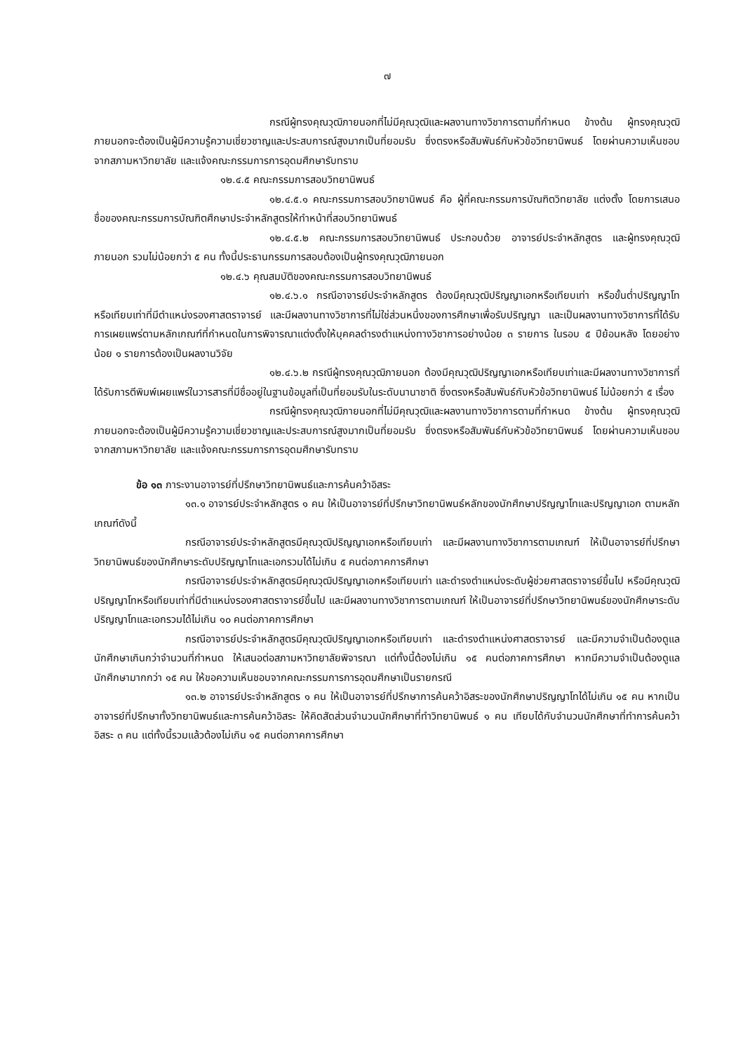๗
กรณีผู้ทรงคุณวุฒิภายนอกที่ไม่มีคุณวุฒิและผลงานทางวิชาการตามที่กำหนด ข้างต้น ผู้ทรงคุณวุฒิภายนอกจะต้องเป็นผู้มีความรู้ความเชี่ยวชาญและประสบการณ์สูงมากเป็นที่ยอมรับ ซึ่งตรงหรือสัมพันธ์กับหัวข้อวิทยานิพนธ์ โดยผ่านความเห็นชอบจากสภามหาวิทยาลัย และแจ้งคณะกรรมการการอุดมศึกษารับทราบ
๑๒.๔.๕ คณะกรรมการสอบวิทยานิพนธ์
๑๒.๔.๕.๑ คณะกรรมการสอบวิทยานิพนธ์ คือ ผู้ที่คณะกรรมการบัณฑิตวิทยาลัย แต่งตั้ง โดยการเสนอชื่อของคณะกรรมการบัณฑิตศึกษาประจำหลักสูตรให้ทำหน้าที่สอบวิทยานิพนธ์
๑๒.๔.๕.๒ คณะกรรมการสอบวิทยานิพนธ์ ประกอบด้วย อาจารย์ประจำหลักสูตร และผู้ทรงคุณวุฒิภายนอก รวมไม่น้อยกว่า ๕ คน ทั้งนี้ประธานกรรมการสอบต้องเป็นผู้ทรงคุณวุฒิภายนอก
๑๒.๔.๖ คุณสมบัติของคณะกรรมการสอบวิทยานิพนธ์
๑๒.๔.๖.๑ กรณีอาจารย์ประจำหลักสูตร ต้องมีคุณวุฒิปริญญาเอกหรือเทียบเท่า หรือขั้นต่ำปริญญาโทหรือเทียบเท่าที่มีตำแหน่งรองศาสตราจารย์ และมีผลงานทางวิชาการที่ไม่ใช่ส่วนหนึ่งของการศึกษาเพื่อรับปริญญา และเป็นผลงานทางวิชาการที่ได้รับการเผยแพร่ตามหลักเกณฑ์ที่กำหนดในการพิจารณาแต่งตั้งให้บุคคลดำรงตำแหน่งทางวิชาการอย่างน้อย ๓ รายการ ในรอบ ๕ ปีย้อนหลัง โดยอย่างน้อย ๑ รายการต้องเป็นผลงานวิจัย
๑๒.๔.๖.๒ กรณีผู้ทรงคุณวุฒิภายนอก ต้องมีคุณวุฒิปริญญาเอกหรือเทียบเท่าและมีผลงานทางวิชาการที่ได้รับการตีพิมพ์เผยแพร่ในวารสารที่มีชื่ออยู่ในฐานข้อมูลที่เป็นที่ยอมรับในระดับนานาชาติ ซึ่งตรงหรือสัมพันธ์กับหัวข้อวิทยานิพนธ์ ไม่น้อยกว่า ๕ เรื่อง
กรณีผู้ทรงคุณวุฒิภายนอกที่ไม่มีคุณวุฒิและผลงานทางวิชาการตามที่กำหนด ข้างต้น ผู้ทรงคุณวุฒิภายนอกจะต้องเป็นผู้มีความรู้ความเชี่ยวชาญและประสบการณ์สูงมากเป็นที่ยอมรับ ซึ่งตรงหรือสัมพันธ์กับหัวข้อวิทยานิพนธ์ โดยผ่านความเห็นชอบจากสภามหาวิทยาลัย และแจ้งคณะกรรมการการอุดมศึกษารับทราบ
ข้อ ๑๓ ภาระงานอาจารย์ที่ปรึกษาวิทยานิพนธ์และการค้นคว้าอิสระ
๑๓.๑ อาจารย์ประจำหลักสูตร ๑ คน ให้เป็นอาจารย์ที่ปรึกษาวิทยานิพนธ์หลักของนักศึกษาปริญญาโทและปริญญาเอก ตามหลักเกณฑ์ดังนี้
กรณีอาจารย์ประจำหลักสูตรมีคุณวุฒิปริญญาเอกหรือเทียบเท่า และมีผลงานทางวิชาการตามเกณฑ์ ให้เป็นอาจารย์ที่ปรึกษาวิทยานิพนธ์ของนักศึกษาระดับปริญญาโทและเอกรวมได้ไม่เกิน ๕ คนต่อภาคการศึกษา
กรณีอาจารย์ประจำหลักสูตรมีคุณวุฒิปริญญาเอกหรือเทียบเท่า และดำรงตำแหน่งระดับผู้ช่วยศาสตราจารย์ขึ้นไป หรือมีคุณวุฒิปริญญาโทหรือเทียบเท่าที่มีตำแหน่งรองศาสตราจารย์ขึ้นไป และมีผลงานทางวิชาการตามเกณฑ์ ให้เป็นอาจารย์ที่ปรึกษาวิทยานิพนธ์ของนักศึกษาระดับปริญญาโทและเอกรวมได้ไม่เกิน ๑๐ คนต่อภาคการศึกษา
กรณีอาจารย์ประจำหลักสูตรมีคุณวุฒิปริญญาเอกหรือเทียบเท่า และดำรงตำแหน่งศาสตราจารย์ และมีความจำเป็นต้องดูแลนักศึกษาเกินกว่าจำนวนที่กำหนด ให้เสนอต่อสภามหาวิทยาลัยพิจารณา แต่ทั้งนี้ต้องไม่เกิน ๑๕ คนต่อภาคการศึกษา หากมีความจำเป็นต้องดูแลนักศึกษามากกว่า ๑๕ คน ให้ขอความเห็นชอบจากคณะกรรมการการอุดมศึกษาเป็นรายกรณี
๑๓.๒ อาจารย์ประจำหลักสูตร ๑ คน ให้เป็นอาจารย์ที่ปรึกษาการค้นคว้าอิสระของนักศึกษาปริญญาโทได้ไม่เกิน ๑๕ คน หากเป็นอาจารย์ที่ปรึกษาทั้งวิทยานิพนธ์และการค้นคว้าอิสระ ให้คิดสัดส่วนจำนวนนักศึกษาที่ทำวิทยานิพนธ์ ๑ คน เทียบได้กับจำนวนนักศึกษาที่ทำการค้นคว้าอิสระ ๓ คน แต่ทั้งนี้รวมแล้วต้องไม่เกิน ๑๕ คนต่อภาคการศึกษา